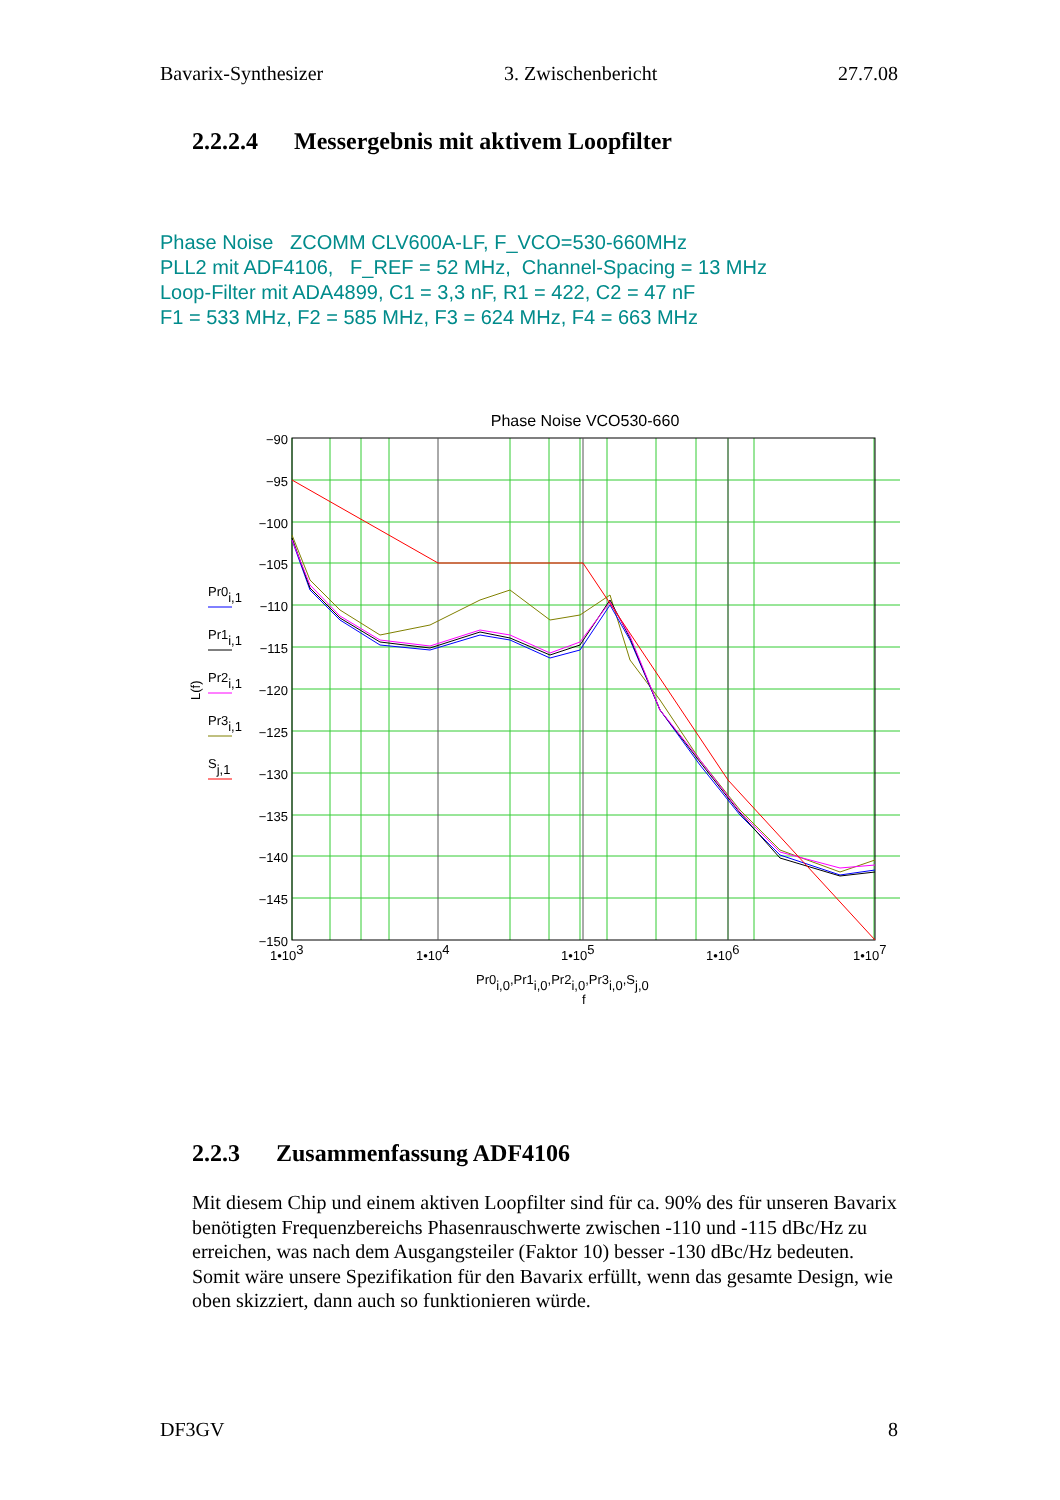Bavarix-Synthesizer 3. Zwischenbericht 27.7.08
2.2.2.4 Messergebnis mit aktivem Loopfilter
Phase Noise ZCOMM CLV600A-LF, F_VCO=530-660MHz
PLL2 mit ADF4106, F_REF = 52 MHz, Channel-Spacing = 13 MHz
Loop-Filter mit ADA4899, C1 = 3,3 nF, R1 = 422, C2 = 47 nF
F1 = 533 MHz, F2 = 585 MHz, F3 = 624 MHz, F4 = 663 MHz
Phase Noise VCO530-660
−90
−95
−100
−105
−110
−115
−120
−125
−130
−135
−140
−145
−150
1•103
1•104
1•105
1•106
1•107
Pr0i,0,Pr1i,0,Pr2i,0,Pr3i,0,Sj,0
f
L(f)
Pr0i,1
Pr1i,1
Pr2i,1
Pr3i,1
Sj,1
2.2.3 Zusammenfassung ADF4106
Mit diesem Chip und einem aktiven Loopfilter sind für ca. 90% des für unseren Bavarix benötigten Frequenzbereichs Phasenrauschwerte zwischen -110 und -115 dBc/Hz zu erreichen, was nach dem Ausgangsteiler (Faktor 10) besser -130 dBc/Hz bedeuten. Somit wäre unsere Spezifikation für den Bavarix erfüllt, wenn das gesamte Design, wie oben skizziert, dann auch so funktionieren würde.
DF3GV 8